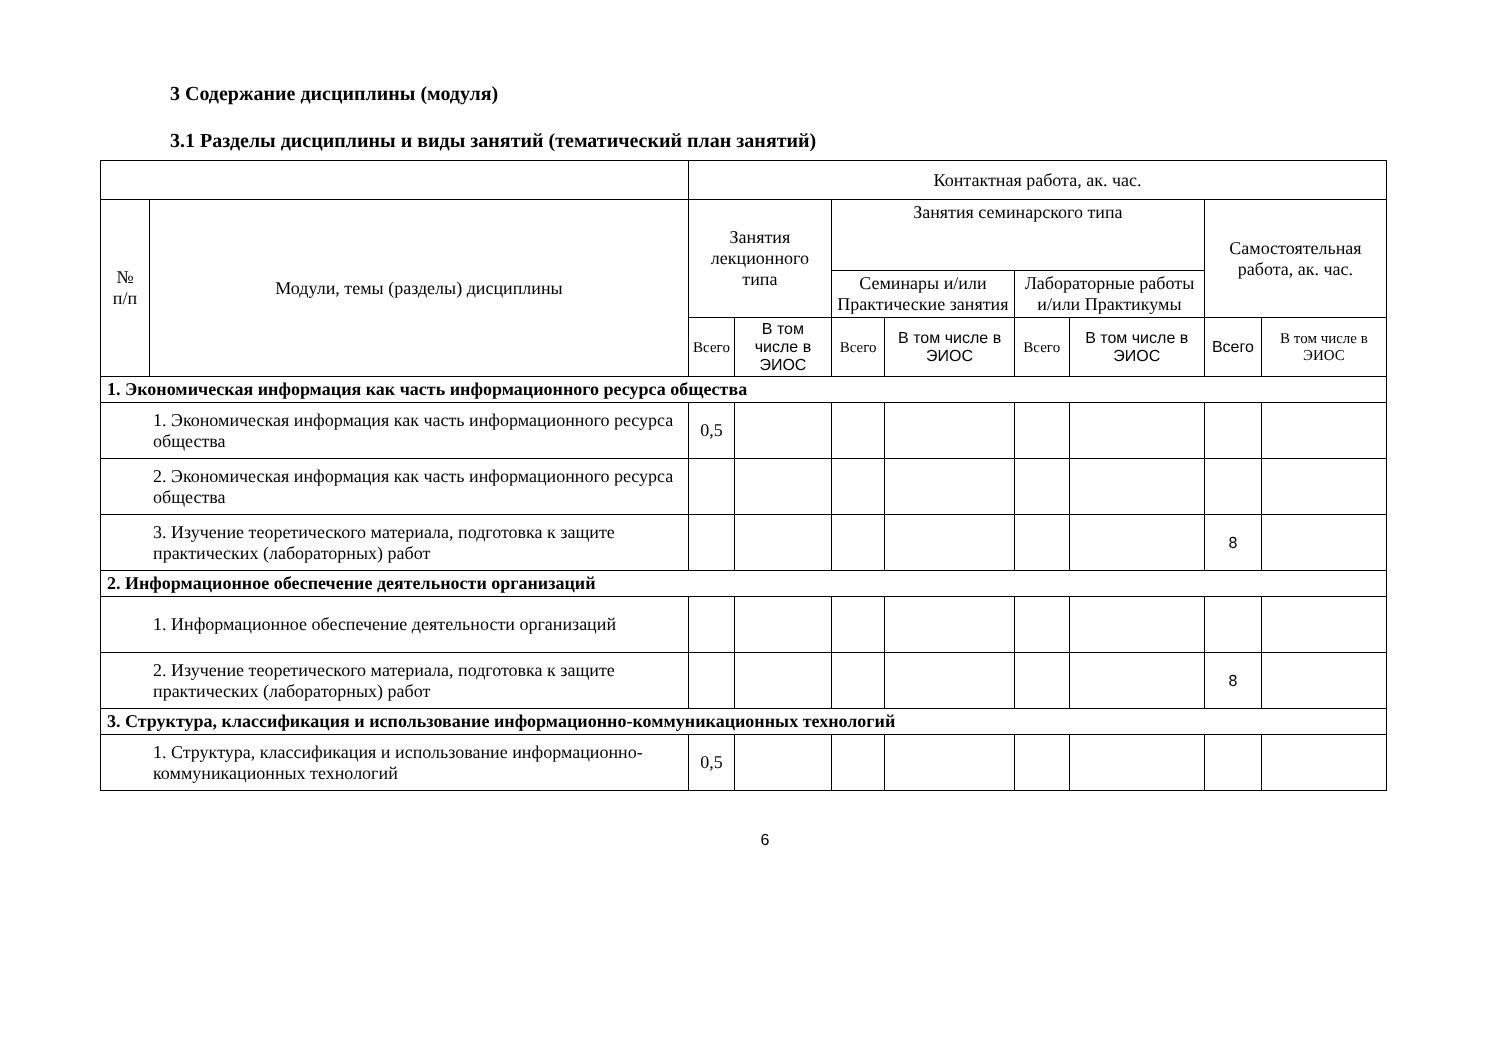3 Содержание дисциплины (модуля)
3.1 Разделы дисциплины и виды занятий (тематический план занятий)
| | | Контактная работа, ак. час. | | | | | | | |
| --- | --- | --- | --- | --- | --- | --- | --- | --- | --- |
| № п/п | Модули, темы (разделы) дисциплины | Занятия лекционного типа | | Занятия семинарского типа | | | | Самостоятельная работа, ак. час. | |
| | | | | Семинары и/или Практические занятия | | Лабораторные работы и/или Практикумы | | | |
| | | Всего | В том числе в ЭИОС | Всего | В том числе в ЭИОС | Всего | В том числе в ЭИОС | Всего | В том числе в ЭИОС |
| 1. Экономическая информация как часть информационного ресурса общества | | | | | | | | | |
| 1. Экономическая информация как часть информационного ресурса общества | | 0,5 | | | | | | | |
| 2. Экономическая информация как часть информационного ресурса общества | | | | | | | | | |
| 3. Изучение теоретического материала, подготовка к защите практических (лабораторных) работ | | | | | | | | 8 | |
| 2. Информационное обеспечение деятельности организаций | | | | | | | | | |
| 1. Информационное обеспечение деятельности организаций | | | | | | | | | |
| 2. Изучение теоретического материала, подготовка к защите практических (лабораторных) работ | | | | | | | | 8 | |
| 3. Структура, классификация и использование информационно-коммуникационных технологий | | | | | | | | | |
| 1. Структура, классификация и использование информационно-коммуникационных технологий | | 0,5 | | | | | | | |
6